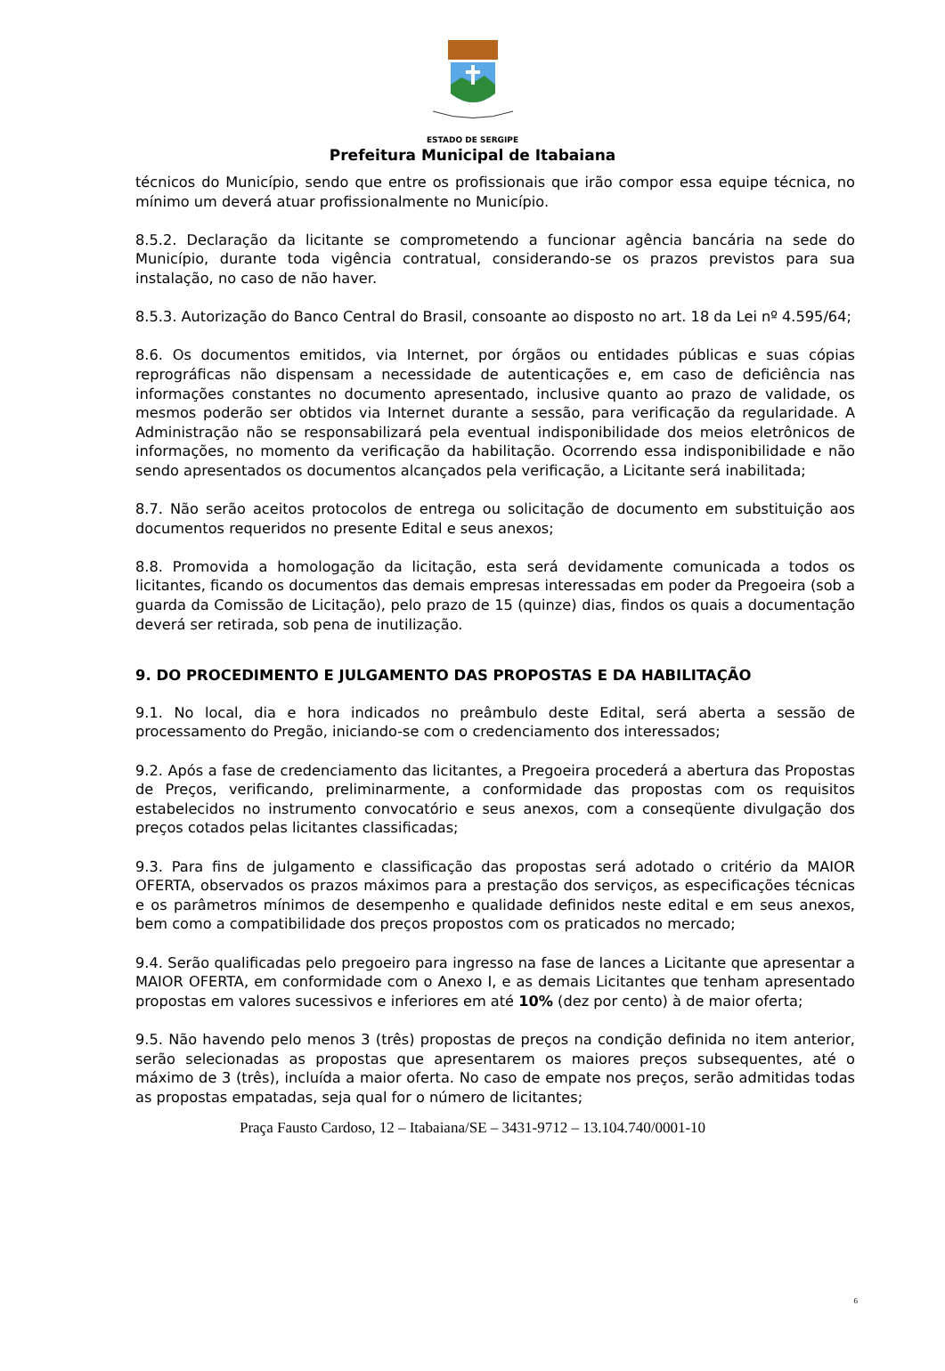ESTADO DE SERGIPE
Prefeitura Municipal de Itabaiana
técnicos do Município, sendo que entre os profissionais que irão compor essa equipe técnica, no mínimo um deverá atuar profissionalmente no Município.
8.5.2. Declaração da licitante se comprometendo a funcionar agência bancária na sede do Município, durante toda vigência contratual, considerando-se os prazos previstos para sua instalação, no caso de não haver.
8.5.3. Autorização do Banco Central do Brasil, consoante ao disposto no art. 18 da Lei nº 4.595/64;
8.6. Os documentos emitidos, via Internet, por órgãos ou entidades públicas e suas cópias reprográficas não dispensam a necessidade de autenticações e, em caso de deficiência nas informações constantes no documento apresentado, inclusive quanto ao prazo de validade, os mesmos poderão ser obtidos via Internet durante a sessão, para verificação da regularidade. A Administração não se responsabilizará pela eventual indisponibilidade dos meios eletrônicos de informações, no momento da verificação da habilitação. Ocorrendo essa indisponibilidade e não sendo apresentados os documentos alcançados pela verificação, a Licitante será inabilitada;
8.7. Não serão aceitos protocolos de entrega ou solicitação de documento em substituição aos documentos requeridos no presente Edital e seus anexos;
8.8. Promovida a homologação da licitação, esta será devidamente comunicada a todos os licitantes, ficando os documentos das demais empresas interessadas em poder da Pregoeira (sob a guarda da Comissão de Licitação), pelo prazo de 15 (quinze) dias, findos os quais a documentação deverá ser retirada, sob pena de inutilização.
9. DO PROCEDIMENTO E JULGAMENTO DAS PROPOSTAS E DA HABILITAÇÃO
9.1. No local, dia e hora indicados no preâmbulo deste Edital, será aberta a sessão de processamento do Pregão, iniciando-se com o credenciamento dos interessados;
9.2. Após a fase de credenciamento das licitantes, a Pregoeira procederá a abertura das Propostas de Preços, verificando, preliminarmente, a conformidade das propostas com os requisitos estabelecidos no instrumento convocatório e seus anexos, com a conseqüente divulgação dos preços cotados pelas licitantes classificadas;
9.3. Para fins de julgamento e classificação das propostas será adotado o critério da MAIOR OFERTA, observados os prazos máximos para a prestação dos serviços, as especificações técnicas e os parâmetros mínimos de desempenho e qualidade definidos neste edital e em seus anexos, bem como a compatibilidade dos preços propostos com os praticados no mercado;
9.4. Serão qualificadas pelo pregoeiro para ingresso na fase de lances a Licitante que apresentar a MAIOR OFERTA, em conformidade com o Anexo I, e as demais Licitantes que tenham apresentado propostas em valores sucessivos e inferiores em até 10% (dez por cento) à de maior oferta;
9.5. Não havendo pelo menos 3 (três) propostas de preços na condição definida no item anterior, serão selecionadas as propostas que apresentarem os maiores preços subsequentes, até o máximo de 3 (três), incluída a maior oferta. No caso de empate nos preços, serão admitidas todas as propostas empatadas, seja qual for o número de licitantes;
Praça Fausto Cardoso, 12 – Itabaiana/SE – 3431-9712 – 13.104.740/0001-10
6